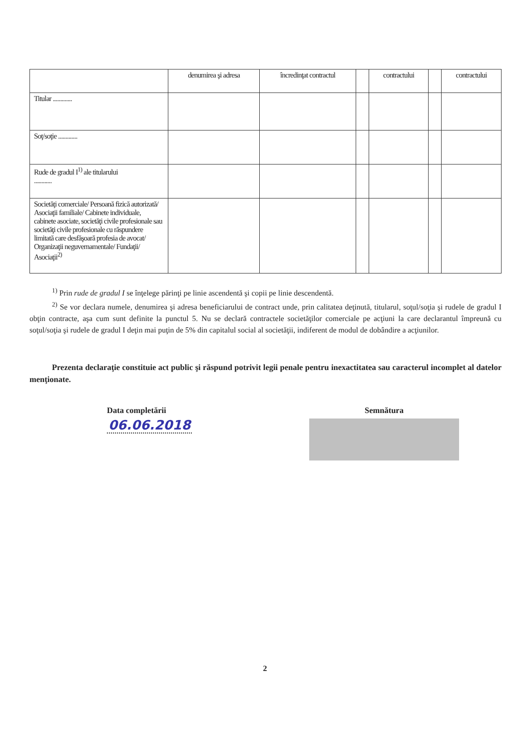| | denumirea şi adresa | încredinţat contractul | | contractului | | contractului |
| --- | --- | --- | --- | --- | --- | --- |
| Titular ............. | | | | | | |
| Soţ/soţie ............. | | | | | | |
| Rude de gradul I<sup>1)</sup> ale titularului ............ | | | | | | |
| Societăţi comerciale/ Persoană fizică autorizată/ Asociaţii familiale/ Cabinete individuale, cabinete asociate, societăţi civile profesionale sau societăţi civile profesionale cu răspundere limitată care desfăşoară profesia de avocat/ Organizaţii neguvernamentale/ Fundaţii/ Asociaţii<sup>2)</sup> | | | | | | |
<sup>1)</sup> Prin rude de gradul I se înţelege părinţi pe linie ascendentă şi copii pe linie descendentă.
<sup>2)</sup> Se vor declara numele, denumirea şi adresa beneficiarului de contract unde, prin calitatea deţinută, titularul, soţul/soţia şi rudele de gradul I obţin contracte, aşa cum sunt definite la punctul 5. Nu se declară contractele societăţilor comerciale pe acţiuni la care declarantul împreună cu soţul/soţia şi rudele de gradul I deţin mai puţin de 5% din capitalul social al societăţii, indiferent de modul de dobândire a acţiunilor.
Prezenta declaraţie constituie act public şi răspund potrivit legii penale pentru inexactitatea sau caracterul incomplet al datelor menţionate.
Data completării
06.06.2018
Semnătura
2